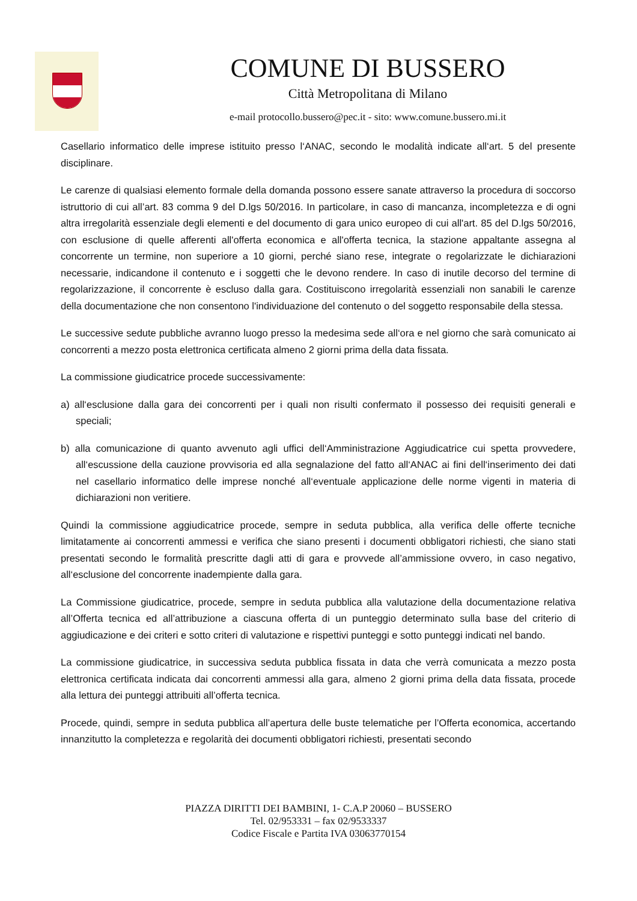COMUNE DI BUSSERO
Città Metropolitana di Milano
e-mail protocollo.bussero@pec.it - sito: www.comune.bussero.mi.it
Casellario informatico delle imprese istituito presso l‘ANAC, secondo le modalità indicate all‘art. 5 del presente disciplinare.
Le carenze di qualsiasi elemento formale della domanda possono essere sanate attraverso la procedura di soccorso istruttorio di cui all’art. 83 comma 9 del D.lgs 50/2016. In particolare, in caso di mancanza, incompletezza e di ogni altra irregolarità essenziale degli elementi e del documento di gara unico europeo di cui all'art. 85 del D.lgs 50/2016, con esclusione di quelle afferenti all'offerta economica e all'offerta tecnica, la stazione appaltante assegna al concorrente un termine, non superiore a 10 giorni, perché siano rese, integrate o regolarizzate le dichiarazioni necessarie, indicandone il contenuto e i soggetti che le devono rendere. In caso di inutile decorso del termine di regolarizzazione, il concorrente è escluso dalla gara. Costituiscono irregolarità essenziali non sanabili le carenze della documentazione che non consentono l'individuazione del contenuto o del soggetto responsabile della stessa.
Le successive sedute pubbliche avranno luogo presso la medesima sede all‘ora e nel giorno che sarà comunicato ai concorrenti a mezzo posta elettronica certificata almeno 2 giorni prima della data fissata.
La commissione giudicatrice procede successivamente:
a) all‘esclusione dalla gara dei concorrenti per i quali non risulti confermato il possesso dei requisiti generali e speciali;
b) alla comunicazione di quanto avvenuto agli uffici dell‘Amministrazione Aggiudicatrice cui spetta provvedere, all‘escussione della cauzione provvisoria ed alla segnalazione del fatto all‘ANAC ai fini dell‘inserimento dei dati nel casellario informatico delle imprese nonché all‘eventuale applicazione delle norme vigenti in materia di dichiarazioni non veritiere.
Quindi la commissione aggiudicatrice procede, sempre in seduta pubblica, alla verifica delle offerte tecniche limitatamente ai concorrenti ammessi e verifica che siano presenti i documenti obbligatori richiesti, che siano stati presentati secondo le formalità prescritte dagli atti di gara e provvede all’ammissione ovvero, in caso negativo, all‘esclusione del concorrente inadempiente dalla gara.
La Commissione giudicatrice, procede, sempre in seduta pubblica alla valutazione della documentazione relativa all’Offerta tecnica ed all’attribuzione a ciascuna offerta di un punteggio determinato sulla base del criterio di aggiudicazione e dei criteri e sotto criteri di valutazione e rispettivi punteggi e sotto punteggi indicati nel bando.
La commissione giudicatrice, in successiva seduta pubblica fissata in data che verrà comunicata a mezzo posta elettronica certificata indicata dai concorrenti ammessi alla gara, almeno 2 giorni prima della data fissata, procede alla lettura dei punteggi attribuiti all’offerta tecnica.
Procede, quindi, sempre in seduta pubblica all’apertura delle buste telematiche per l’Offerta economica, accertando innanzitutto la completezza e regolarità dei documenti obbligatori richiesti, presentati secondo
PIAZZA DIRITTI DEI BAMBINI, 1- C.A.P 20060 – BUSSERO
Tel. 02/953331 – fax 02/9533337
Codice Fiscale e Partita IVA 03063770154